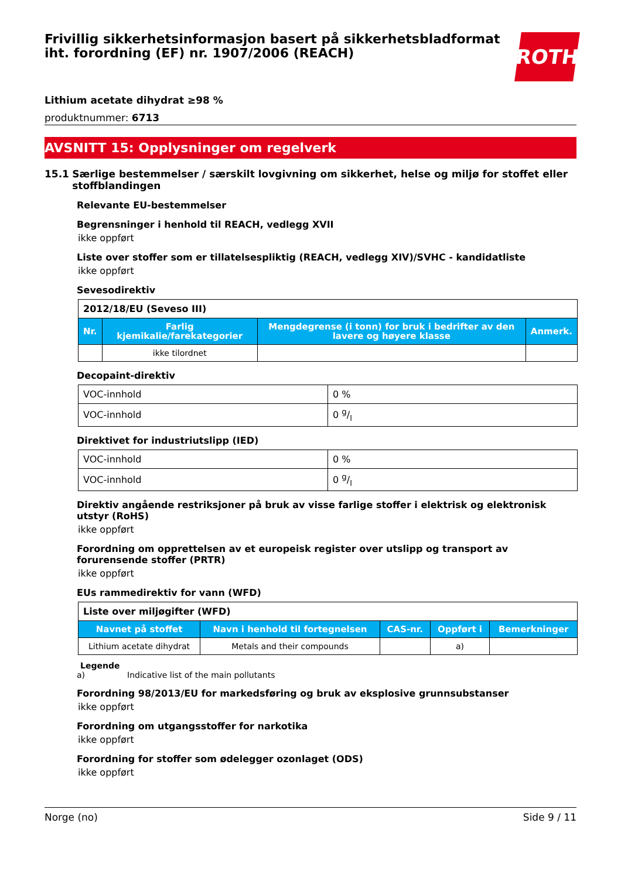Frivillig sikkerhetsinformasjon basert på sikkerhetsbladformat iht. forordning (EF) nr. 1907/2006 (REACH)
ROTH
Lithium acetate dihydrat ≥98 %
produktnummer: 6713
AVSNITT 15: Opplysninger om regelverk
15.1 Særlige bestemmelser / særskilt lovgivning om sikkerhet, helse og miljø for stoffet eller stoffblandingen
Relevante EU-bestemmelser
Begrensninger i henhold til REACH, vedlegg XVII
ikke oppført
Liste over stoffer som er tillatelsespliktig (REACH, vedlegg XIV)/SVHC - kandidatliste
ikke oppført
Sevesodirektiv
| 2012/18/EU (Seveso III) | | | |
| Nr. | Farlig kjemikalie/farekategorier | Mengdegrense (i tonn) for bruk i bedrifter av den lavere og høyere klasse | Anmerk. |
| | ikke tilordnet | | |
Decopaint-direktiv
| VOC-innhold | 0 % |
| VOC-innhold | 0 g/l |
Direktivet for industriutslipp (IED)
| VOC-innhold | 0 % |
| VOC-innhold | 0 g/l |
Direktiv angående restriksjoner på bruk av visse farlige stoffer i elektrisk og elektronisk utstyr (RoHS)
ikke oppført
Forordning om opprettelsen av et europeisk register over utslipp og transport av forurensende stoffer (PRTR)
ikke oppført
EUs rammedirektiv for vann (WFD)
| Liste over miljøgifter (WFD) | | | | |
| Navnet på stoffet | Navn i henhold til fortegnelsen | CAS-nr. | Oppført i | Bemerkninger |
| Lithium acetate dihydrat | Metals and their compounds | | a) | |
Legende
a) Indicative list of the main pollutants
Forordning 98/2013/EU for markedsføring og bruk av eksplosive grunnsubstanser
ikke oppført
Forordning om utgangsstoffer for narkotika
ikke oppført
Forordning for stoffer som ødelegger ozonlaget (ODS)
ikke oppført
Norge (no) Side 9 / 11